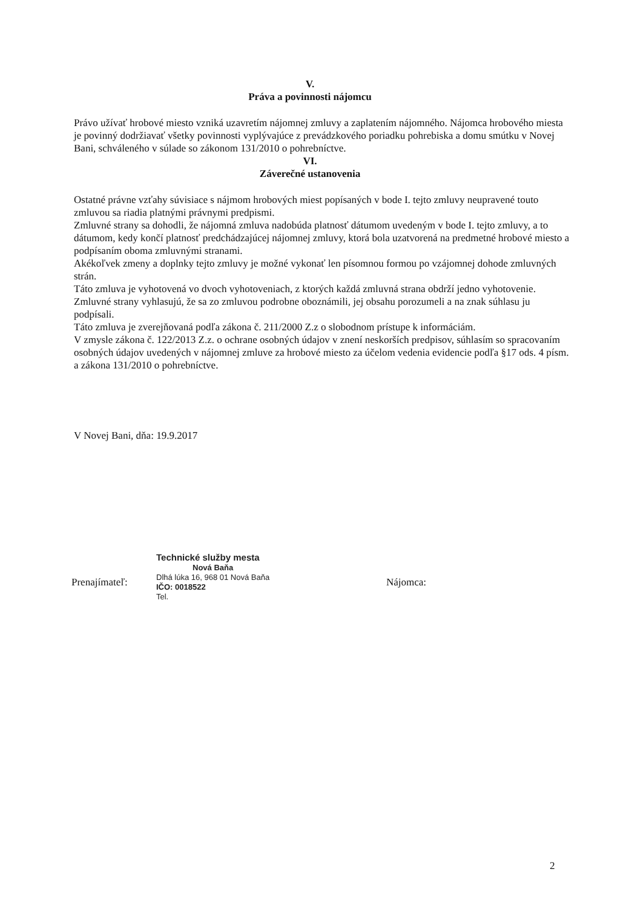V.
Práva a povinnosti nájomcu
Právo užívať hrobové miesto vzniká uzavretím nájomnej zmluvy a zaplatením nájomného. Nájomca hrobového miesta je povinný dodržiavať všetky povinnosti vyplývajúce z prevádzkového poriadku pohrebiska a domu smútku v Novej Bani, schváleného v súlade so zákonom 131/2010 o pohrebníctve.
VI.
Záverečné ustanovenia
Ostatné právne vzťahy súvisiace s nájmom hrobových miest popísaných v bode I. tejto zmluvy neupravené touto zmluvou sa riadia platnými právnymi predpismi.
Zmluvné strany sa dohodli, že nájomná zmluva nadobúda platnosť dátumom uvedeným v bode I. tejto zmluvy, a to dátumom, kedy končí platnosť predchádzajúcej nájomnej zmluvy, ktorá bola uzatvorená na predmetné hrobové miesto a podpísaním oboma zmluvnými stranami.
Akékoľvek zmeny a doplnky tejto zmluvy je možné vykonať len písomnou formou po vzájomnej dohode zmluvných strán.
Táto zmluva je vyhotovená vo dvoch vyhotoveniach, z ktorých každá zmluvná strana obdrží jedno vyhotovenie.
Zmluvné strany vyhlasujú, že sa zo zmluvou podrobne oboznámili, jej obsahu porozumeli a na znak súhlasu ju podpísali.
Táto zmluva je zverejňovaná podľa zákona č. 211/2000 Z.z o slobodnom prístupe k informáciám.
V zmysle zákona č. 122/2013 Z.z. o ochrane osobných údajov v znení neskorších predpisov, súhlasím so spracovaním osobných údajov uvedených v nájomnej zmluve za hrobové miesto za účelom vedenia evidencie podľa §17 ods. 4 písm. a zákona 131/2010 o pohrebníctve.
V Novej Bani, dňa: 19.9.2017
Prenajímateľ:
Technické služby mesta
Nová Baňa
Dlhá lúka 16, 968 01 Nová Baňa
IČO: 0018522
Tel.
Nájomca:
2